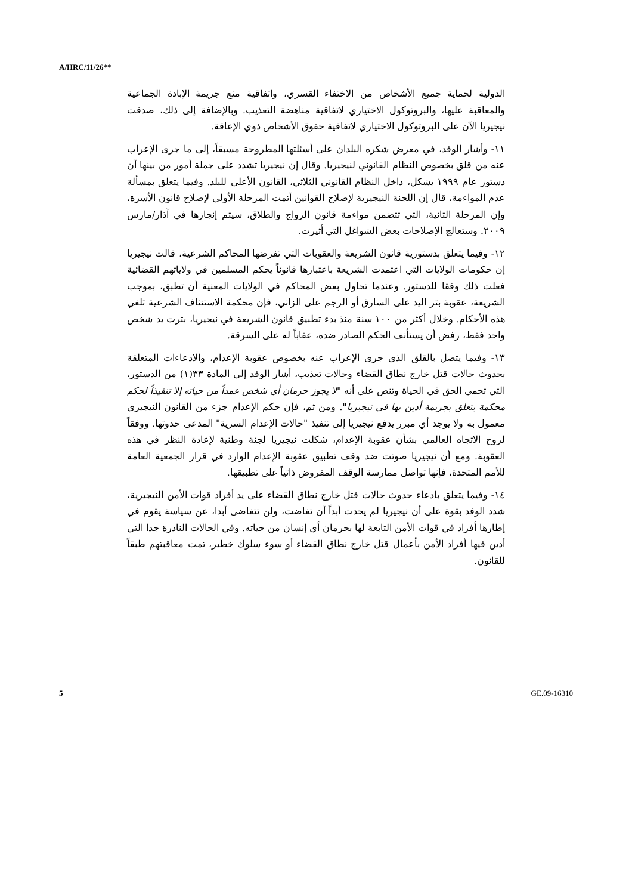A/HRC/11/26**
الدولية لحماية جميع الأشخاص من الاختفاء القسري، واتفاقية منع جريمة الإبادة الجماعية والمعاقبة عليها، والبروتوكول الاختياري لاتفاقية مناهضة التعذيب. وبالإضافة إلى ذلك، صدقت نيجيريا الآن على البروتوكول الاختياري لاتفاقية حقوق الأشخاص ذوي الإعاقة.
١١- وأشار الوفد، في معرض شكره البلدان على أسئلتها المطروحة مسبقاً، إلى ما جرى الإعراب عنه من قلق بخصوص النظام القانوني لنيجيريا. وقال إن نيجيريا تشدد على جملة أمور من بينها أن دستور عام ١٩٩٩ يشكل، داخل النظام القانوني الثلاثي، القانون الأعلى للبلد. وفيما يتعلق بمسألة عدم المواءمة، قال إن اللجنة النيجيرية لإصلاح القوانين أتمت المرحلة الأولى لإصلاح قانون الأسرة، وإن المرحلة الثانية، التي تتضمن مواءمة قانون الزواج والطلاق، سيتم إنجازها في آذار/مارس ٢٠٠٩. وستعالج الإصلاحات بعض الشواغل التي أثيرت.
١٢- وفيما يتعلق بدستورية قانون الشريعة والعقوبات التي تفرضها المحاكم الشرعية، قالت نيجيريا إن حكومات الولايات التي اعتمدت الشريعة باعتبارها قانوناً يحكم المسلمين في ولاياتهم القضائية فعلت ذلك وفقا للدستور. وعندما تحاول بعض المحاكم في الولايات المعنية أن تطبق، بموجب الشريعة، عقوبة بتر اليد على السارق أو الرجم على الزاني، فإن محكمة الاستئناف الشرعية تلغي هذه الأحكام. وخلال أكثر من ١٠٠ سنة منذ بدء تطبيق قانون الشريعة في نيجيريا، بترت يد شخص واحد فقط، رفض أن يستأنف الحكم الصادر ضده، عقاباً له على السرقة.
١٣- وفيما يتصل بالقلق الذي جرى الإعراب عنه بخصوص عقوبة الإعدام، والادعاءات المتعلقة بحدوث حالات قتل خارج نطاق القضاء وحالات تعذيب، أشار الوفد إلى المادة ٣٣(١) من الدستور، التي تحمي الحق في الحياة وتنص على أنه "لا يجوز حرمان أي شخص عمداً من حياته إلا تنفيذاً لحكم محكمة يتعلق بجريمة أدين بها في نيجيريا". ومن ثم، فإن حكم الإعدام جزء من القانون النيجيري معمول به ولا يوجد أي مبرر يدفع نيجيريا إلى تنفيذ "حالات الإعدام السرية" المدعى حدوثها. ووفقاً لروح الاتجاه العالمي بشأن عقوبة الإعدام، شكلت نيجيريا لجنة وطنية لإعادة النظر في هذه العقوبة. ومع أن نيجيريا صوتت ضد وقف تطبيق عقوبة الإعدام الوارد في قرار الجمعية العامة للأمم المتحدة، فإنها تواصل ممارسة الوقف المفروض ذاتياً على تطبيقها.
١٤- وفيما يتعلق بادعاء حدوث حالات قتل خارج نطاق القضاء على يد أفراد قوات الأمن النيجيرية، شدد الوفد بقوة على أن نيجيريا لم يحدث أبداً أن تغاضت، ولن تتغاضى أبدا، عن سياسة يقوم في إطارها أفراد في قوات الأمن التابعة لها بحرمان أي إنسان من حياته. وفي الحالات النادرة جدا التي أدين فيها أفراد الأمن بأعمال قتل خارج نطاق القضاء أو سوء سلوك خطير، تمت معاقبتهم طبقاً للقانون.
5 GE.09-16310